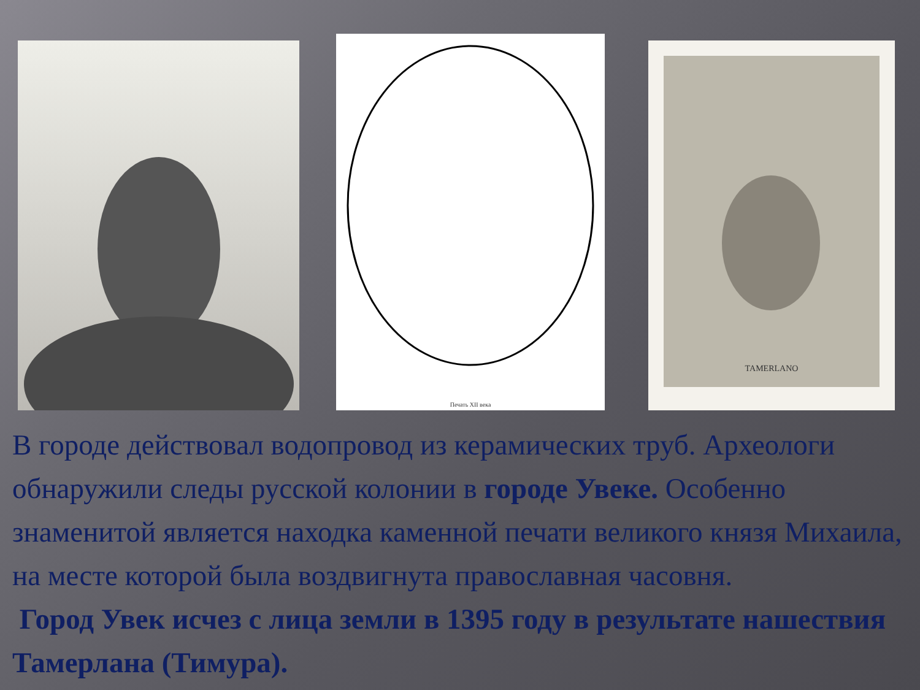Печать XII века
TAMERLANO
В городе действовал водопровод из керамических труб. Археологи обнаружили следы русской колонии в городе Увеке. Особенно знаменитой является находка каменной печати великого князя Михаила, на месте которой была воздвигнута православная часовня.
Город Увек исчез с лица земли в 1395 году в результате нашествия Тамерлана (Тимура).